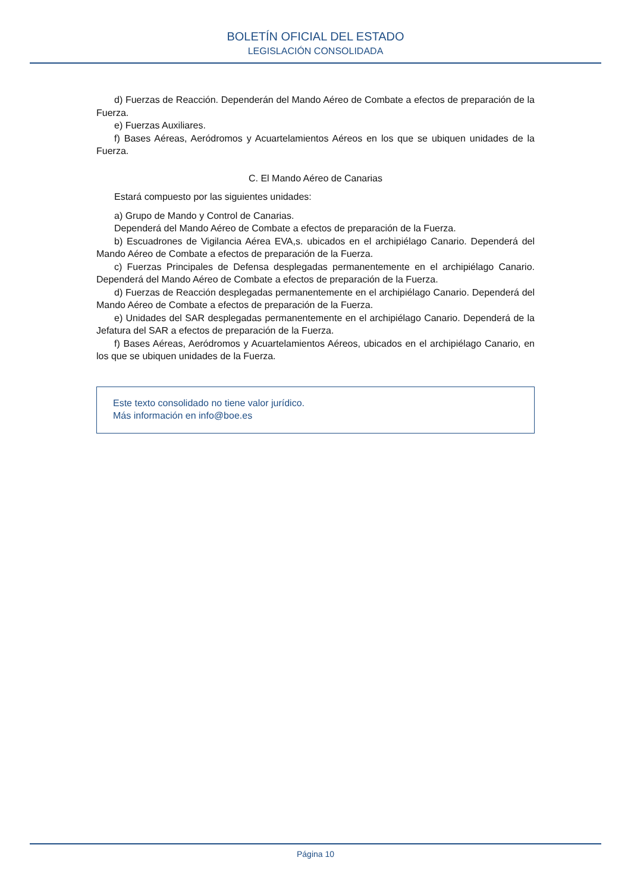BOLETÍN OFICIAL DEL ESTADO
LEGISLACIÓN CONSOLIDADA
d) Fuerzas de Reacción. Dependerán del Mando Aéreo de Combate a efectos de preparación de la Fuerza.
e) Fuerzas Auxiliares.
f) Bases Aéreas, Aeródromos y Acuartelamientos Aéreos en los que se ubiquen unidades de la Fuerza.
C. El Mando Aéreo de Canarias
Estará compuesto por las siguientes unidades:
a) Grupo de Mando y Control de Canarias.
Dependerá del Mando Aéreo de Combate a efectos de preparación de la Fuerza.
b) Escuadrones de Vigilancia Aérea EVA,s. ubicados en el archipiélago Canario. Dependerá del Mando Aéreo de Combate a efectos de preparación de la Fuerza.
c) Fuerzas Principales de Defensa desplegadas permanentemente en el archipiélago Canario. Dependerá del Mando Aéreo de Combate a efectos de preparación de la Fuerza.
d) Fuerzas de Reacción desplegadas permanentemente en el archipiélago Canario. Dependerá del Mando Aéreo de Combate a efectos de preparación de la Fuerza.
e) Unidades del SAR desplegadas permanentemente en el archipiélago Canario. Dependerá de la Jefatura del SAR a efectos de preparación de la Fuerza.
f) Bases Aéreas, Aeródromos y Acuartelamientos Aéreos, ubicados en el archipiélago Canario, en los que se ubiquen unidades de la Fuerza.
Este texto consolidado no tiene valor jurídico.
Más información en info@boe.es
Página 10